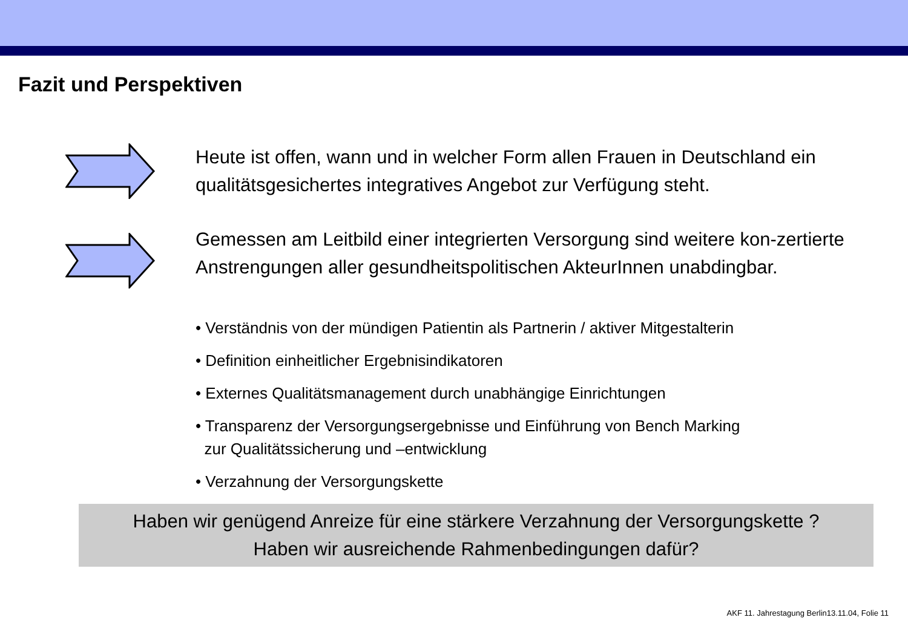Fazit und Perspektiven
Heute ist offen, wann und in welcher Form allen Frauen in Deutschland ein qualitätsgesichertes integratives Angebot zur Verfügung steht.
Gemessen am Leitbild einer integrierten Versorgung sind weitere kon-zertierte Anstrengungen aller gesundheitspolitischen AkteurInnen unabdingbar.
• Verständnis von der mündigen Patientin als Partnerin / aktiver Mitgestalterin
• Definition einheitlicher Ergebnisindikatoren
• Externes Qualitätsmanagement durch unabhängige Einrichtungen
• Transparenz der Versorgungsergebnisse und Einführung von Bench Marking
zur Qualitätssicherung und –entwicklung
• Verzahnung der Versorgungskette
Haben wir genügend Anreize für eine stärkere Verzahnung der Versorgungskette ?
Haben wir ausreichende Rahmenbedingungen dafür?
AKF 11. Jahrestagung Berlin13.11.04, Folie 11